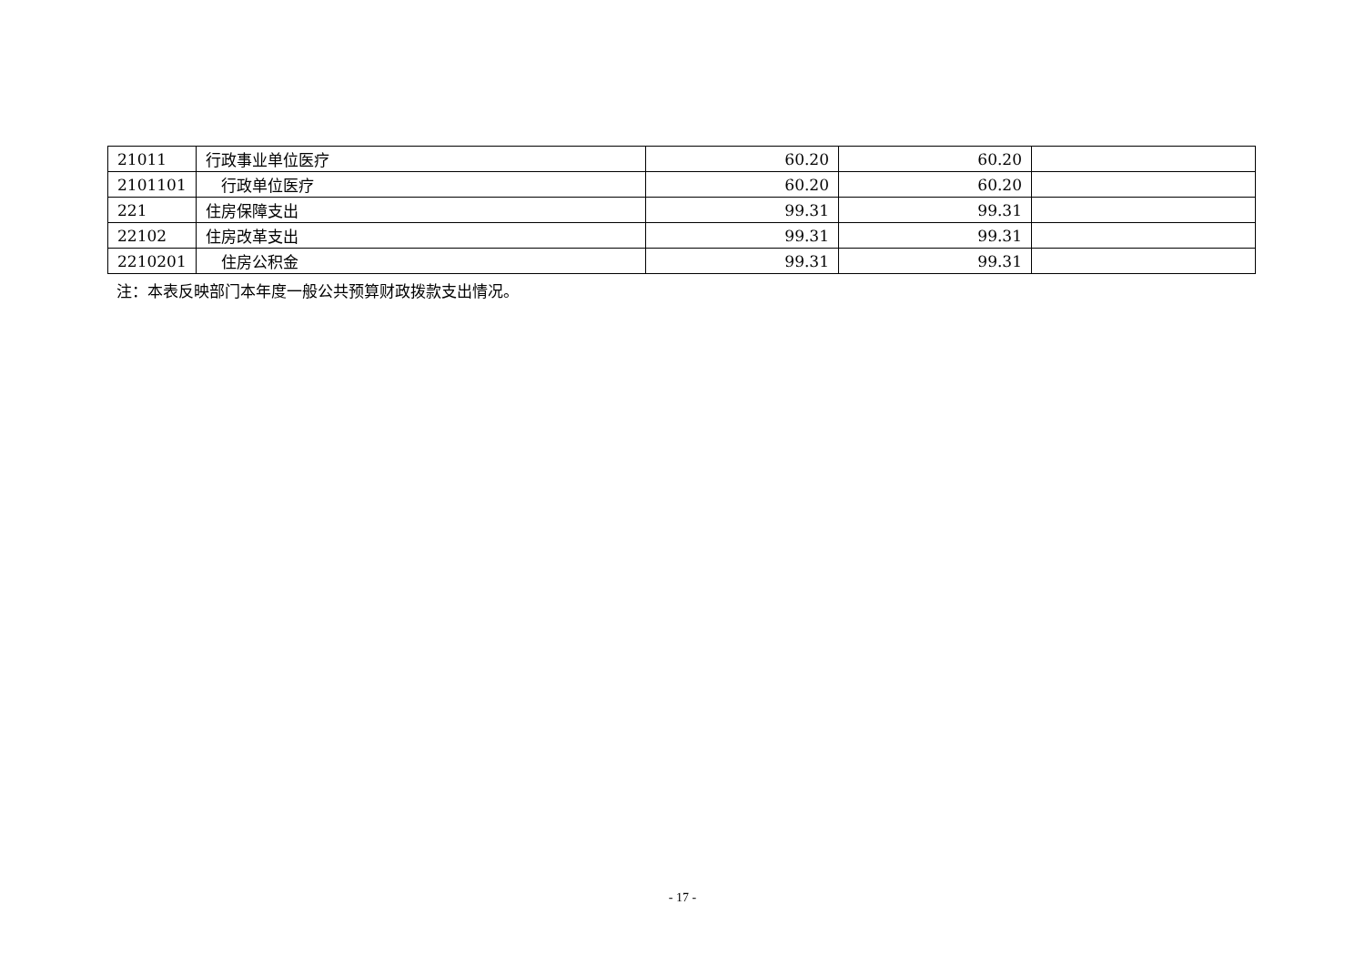| 21011 | 行政事业单位医疗 | 60.20 | 60.20 | |
| 2101101 | 行政单位医疗 | 60.20 | 60.20 | |
| 221 | 住房保障支出 | 99.31 | 99.31 | |
| 22102 | 住房改革支出 | 99.31 | 99.31 | |
| 2210201 | 住房公积金 | 99.31 | 99.31 | |
注：本表反映部门本年度一般公共预算财政拨款支出情况。
- 17 -